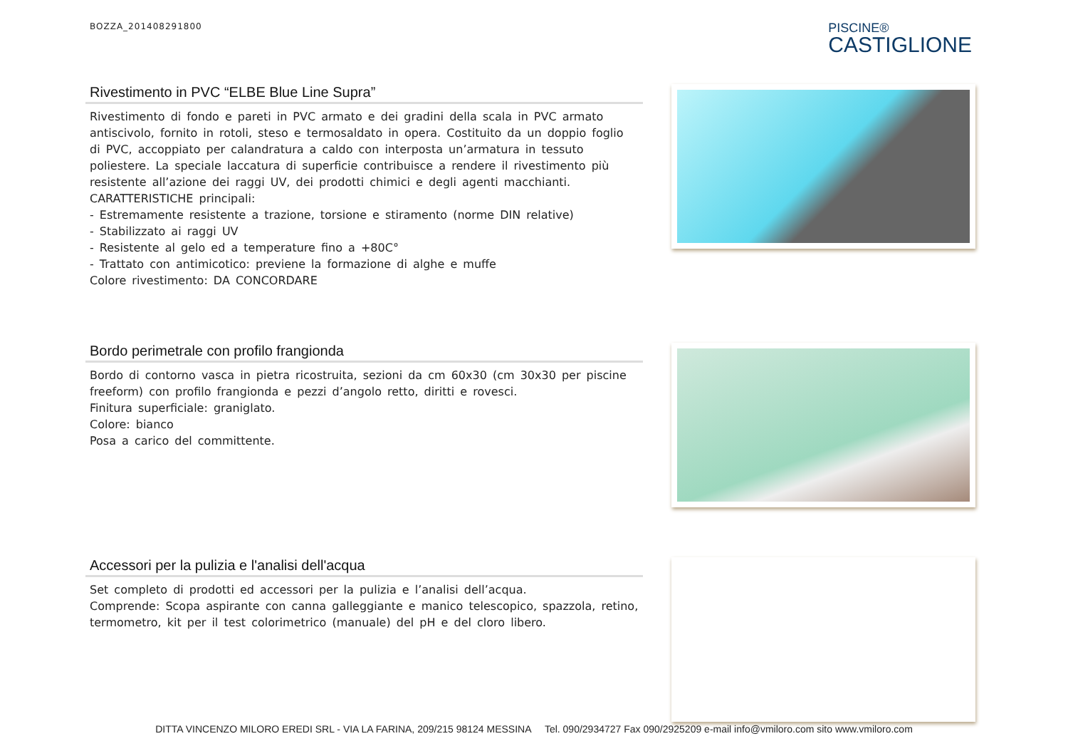BOZZA_201408291800
PISCINE®
CASTIGLIONE
Rivestimento in PVC “ELBE Blue Line Supra”
Rivestimento di fondo e pareti in PVC armato e dei gradini della scala in PVC armato antiscivolo, fornito in rotoli, steso e termosaldato in opera. Costituito da un doppio foglio di PVC, accoppiato per calandratura a caldo con interposta un’armatura in tessuto poliestere. La speciale laccatura di superficie contribuisce a rendere il rivestimento più resistente all’azione dei raggi UV, dei prodotti chimici e degli agenti macchianti.
CARATTERISTICHE principali:
- Estremamente resistente a trazione, torsione e stiramento (norme DIN relative)
- Stabilizzato ai raggi UV
- Resistente al gelo ed a temperature fino a +80C°
- Trattato con antimicotico: previene la formazione di alghe e muffe
Colore rivestimento: DA CONCORDARE
Bordo perimetrale con profilo frangionda
Bordo di contorno vasca in pietra ricostruita, sezioni da cm 60x30 (cm 30x30 per piscine freeform) con profilo frangionda e pezzi d’angolo retto, diritti e rovesci.
Finitura superficiale: graniglato.
Colore: bianco
Posa a carico del committente.
Accessori per la pulizia e l'analisi dell'acqua
Set completo di prodotti ed accessori per la pulizia e l’analisi dell’acqua.
Comprende: Scopa aspirante con canna galleggiante e manico telescopico, spazzola, retino, termometro, kit per il test colorimetrico (manuale) del pH e del cloro libero.
DITTA VINCENZO MILORO EREDI SRL - VIA LA FARINA, 209/215 98124 MESSINA Tel. 090/2934727 Fax 090/2925209 e-mail info@vmiloro.com sito www.vmiloro.com